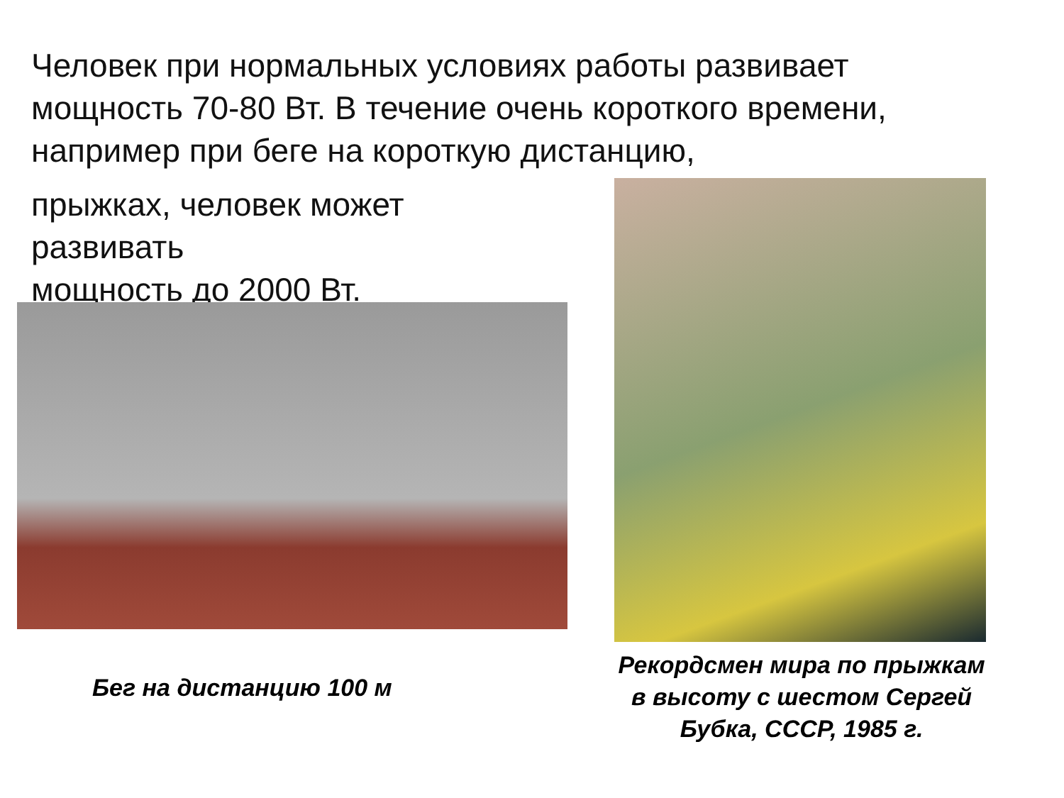Человек при нормальных условиях работы развивает мощность 70-80 Вт. В течение очень короткого времени, например при беге на короткую дистанцию,
прыжках, человек может
развивать
мощность до 2000 Вт.
Бег на дистанцию 100 м
Рекордсмен мира по прыжкам в высоту с шестом Сергей Бубка, СССР, 1985 г.